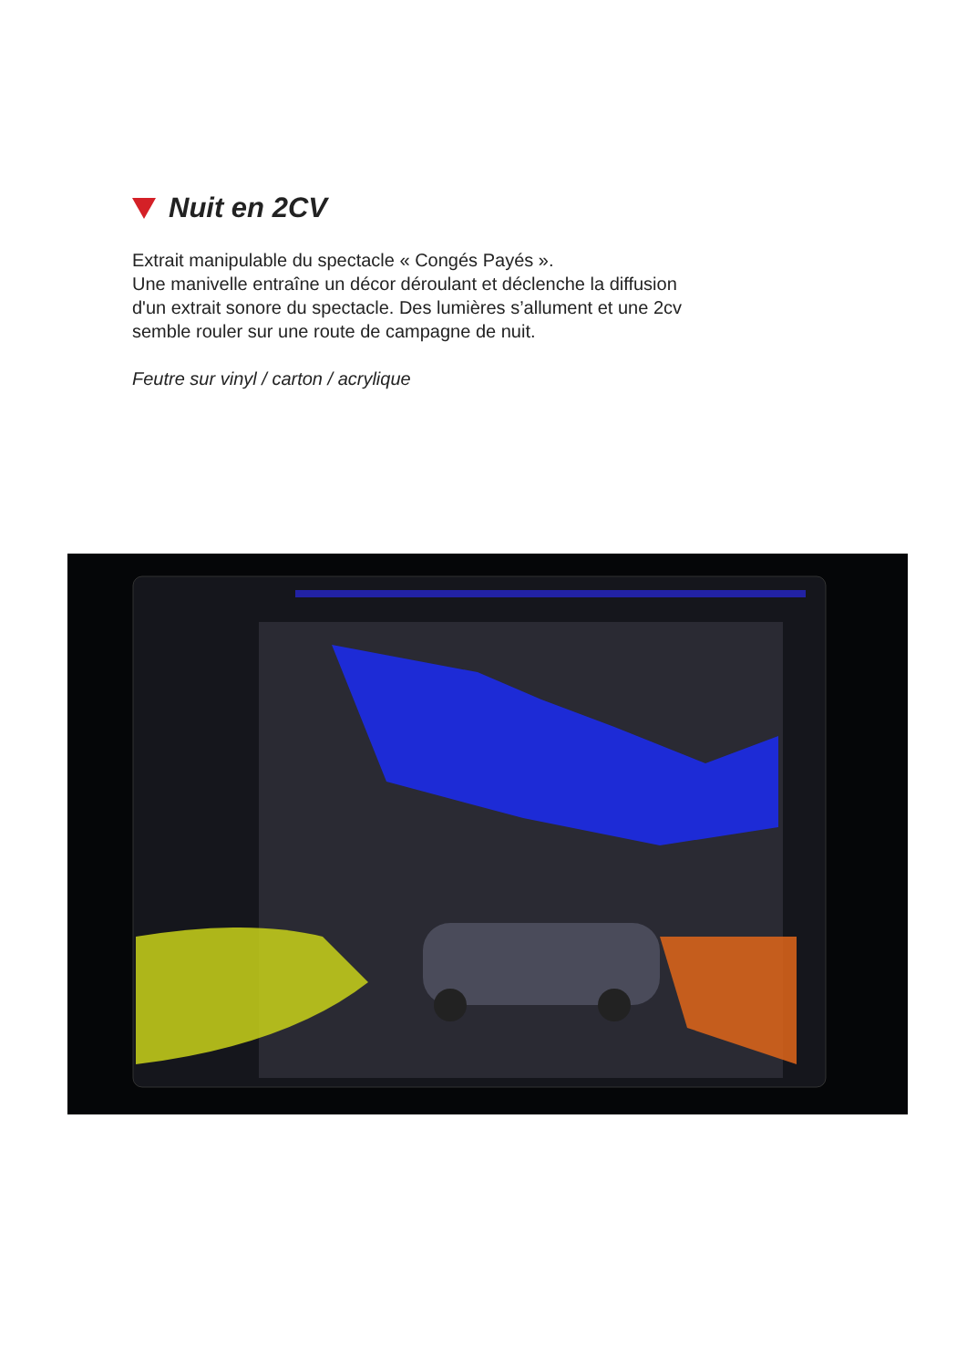Nuit en 2CV
Extrait manipulable du spectacle « Congés Payés ».
Une manivelle entraîne un décor déroulant et déclenche la diffusion
d'un extrait sonore du spectacle. Des lumières s’allument et une 2cv
semble rouler sur une route de campagne de nuit.
Feutre sur vinyl / carton / acrylique